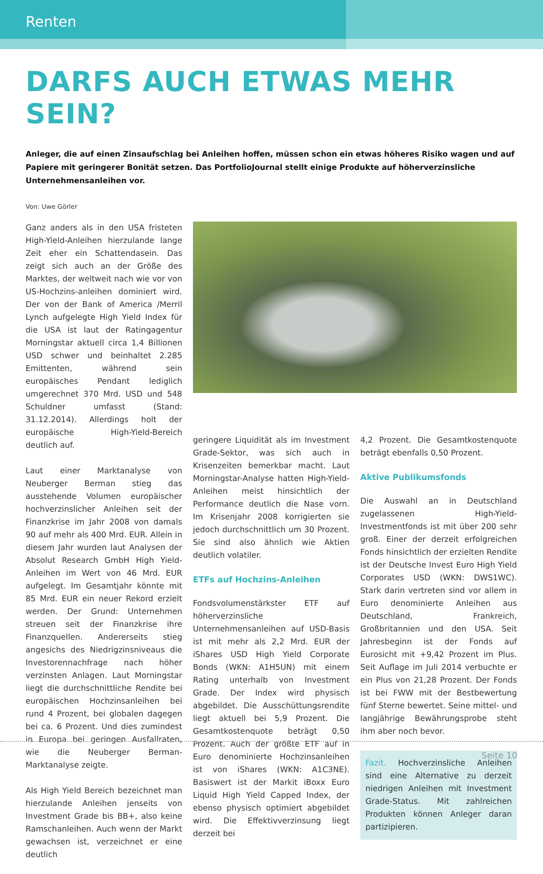Renten
DARFS AUCH ETWAS MEHR SEIN?
Anleger, die auf einen Zinsaufschlag bei Anleihen hoffen, müssen schon ein etwas höheres Risiko wagen und auf Papiere mit geringerer Bonität setzen. Das PortfolioJournal stellt einige Produkte auf höherverzinsliche Unternehmensanleihen vor.
Von: Uwe Görler
Ganz anders als in den USA fristeten High-Yield-Anleihen hierzulande lange Zeit eher ein Schattendasein. Das zeigt sich auch an der Größe des Marktes, der weltweit nach wie vor von US-Hochzins-anleihen dominiert wird. Der von der Bank of America /Merril Lynch aufgelegte High Yield Index für die USA ist laut der Ratingagentur Morningstar aktuell circa 1,4 Billionen USD schwer und beinhaltet 2.285 Emittenten, während sein europäisches Pendant lediglich umgerechnet 370 Mrd. USD und 548 Schuldner umfasst (Stand: 31.12.2014). Allerdings holt der europäische High-Yield-Bereich deutlich auf.
Laut einer Marktanalyse von Neuberger Berman stieg das ausstehende Volumen europäischer hochverzinslicher Anleihen seit der Finanzkrise im Jahr 2008 von damals 90 auf mehr als 400 Mrd. EUR. Allein in diesem Jahr wurden laut Analysen der Absolut Research GmbH High Yield-Anleihen im Wert von 46 Mrd. EUR aufgelegt. Im Gesamtjahr könnte mit 85 Mrd. EUR ein neuer Rekord erzielt werden. Der Grund: Unternehmen streuen seit der Finanzkrise ihre Finanzquellen. Andererseits stieg angesichs des Niedrigzinsniveaus die Investorennachfrage nach höher verzinsten Anlagen. Laut Morningstar liegt die durchschnittliche Rendite bei europäischen Hochzinsanleihen bei rund 4 Prozent, bei globalen dagegen bei ca. 6 Prozent. Und dies zumindest in Europa bei geringen Ausfallraten, wie die Neuberger Berman-Marktanalyse zeigte.
Als High Yield Bereich bezeichnet man hierzulande Anleihen jenseits von Investment Grade bis BB+, also keine Ramschanleihen. Auch wenn der Markt gewachsen ist, verzeichnet er eine deutlich
geringere Liquidität als im Investment Grade-Sektor, was sich auch in Krisenzeiten bemerkbar macht. Laut Morningstar-Analyse hatten High-Yield-Anleihen meist hinsichtlich der Performance deutlich die Nase vorn. Im Krisenjahr 2008 korrigierten sie jedoch durchschnittlich um 30 Prozent. Sie sind also ähnlich wie Aktien deutlich volatiler.
ETFs auf Hochzins-Anleihen
Fondsvolumenstärkster ETF auf höherverzinsliche Unternehmensanleihen auf USD-Basis ist mit mehr als 2,2 Mrd. EUR der iShares USD High Yield Corporate Bonds (WKN: A1H5UN) mit einem Rating unterhalb von Investment Grade. Der Index wird physisch abgebildet. Die Ausschüttungsrendite liegt aktuell bei 5,9 Prozent. Die Gesamtkostenquote beträgt 0,50 Prozent. Auch der größte ETF auf in Euro denominierte Hochzinsanleihen ist von iShares (WKN: A1C3NE). Basiswert ist der Markit iBoxx Euro Liquid High Yield Capped Index, der ebenso physisch optimiert abgebildet wird. Die Effektivverzinsung liegt derzeit bei
4,2 Prozent. Die Gesamtkostenquote beträgt ebenfalls 0,50 Prozent.
Aktive Publikumsfonds
Die Auswahl an in Deutschland zugelassenen High-Yield-Investmentfonds ist mit über 200 sehr groß. Einer der derzeit erfolgreichen Fonds hinsichtlich der erzielten Rendite ist der Deutsche Invest Euro High Yield Corporates USD (WKN: DWS1WC). Stark darin vertreten sind vor allem in Euro denominierte Anleihen aus Deutschland, Frankreich, Großbritannien und den USA. Seit Jahresbeginn ist der Fonds auf Eurosicht mit +9,42 Prozent im Plus. Seit Auflage im Juli 2014 verbuchte er ein Plus von 21,28 Prozent. Der Fonds ist bei FWW mit der Bestbewertung fünf Sterne bewertet. Seine mittel- und langjährige Bewährungsprobe steht ihm aber noch bevor.
Fazit. Hochverzinsliche Anleihen sind eine Alternative zu derzeit niedrigen Anleihen mit Investment Grade-Status. Mit zahlreichen Produkten können Anleger daran partizipieren.
Seite 10